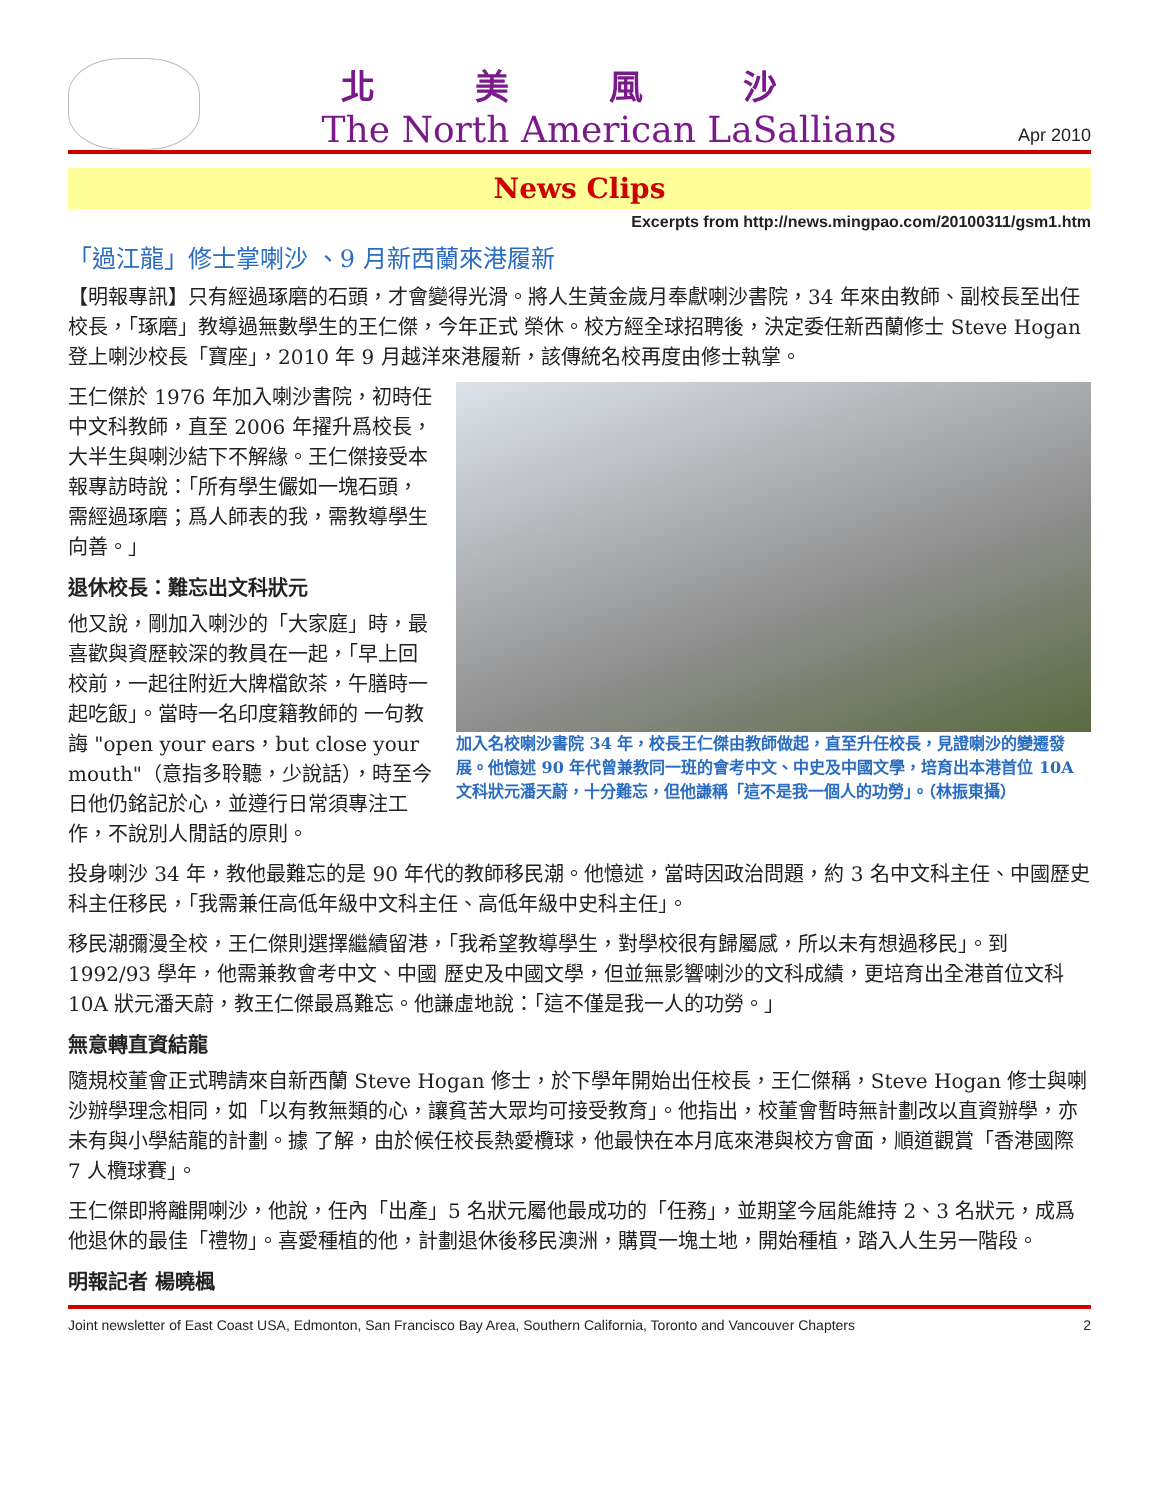北美風沙
The North American LaSallians
Apr 2010
News Clips
Excerpts from http://news.mingpao.com/20100311/gsm1.htm
「過江龍」修士掌喇沙 、9 月新西蘭來港履新
【明報專訊】只有經過琢磨的石頭，才會變得光滑。將人生黃金歲月奉獻喇沙書院，34 年來由教師、副校長至出任校長，「琢磨」教導過無數學生的王仁傑，今年正式 榮休。校方經全球招聘後，決定委任新西蘭修士 Steve Hogan 登上喇沙校長「寶座」，2010 年 9 月越洋來港履新，該傳統名校再度由修士執掌。
王仁傑於 1976 年加入喇沙書院，初時任中文科教師，直至 2006 年擢升爲校長，大半生與喇沙結下不解緣。王仁傑接受本報專訪時說：「所有學生儼如一塊石頭，需經過琢磨；爲人師表的我，需教導學生向善。」
退休校長：難忘出文科狀元
他又說，剛加入喇沙的「大家庭」時，最喜歡與資歷較深的教員在一起，「早上回校前，一起往附近大牌檔飲茶，午膳時一起吃飯」。當時一名印度籍教師的 一句教誨 "open your ears，but close your mouth"（意指多聆聽，少說話），時至今日他仍銘記於心，並遵行日常須專注工作，不說別人閒話的原則。
加入名校喇沙書院 34 年，校長王仁傑由教師做起，直至升任校長，見證喇沙的變遷發展。他憶述 90 年代曾兼教同一班的會考中文、中史及中國文學，培育出本港首位 10A 文科狀元潘天蔚，十分難忘，但他謙稱「這不是我一個人的功勞」。（林振東攝）
投身喇沙 34 年，教他最難忘的是 90 年代的教師移民潮。他憶述，當時因政治問題，約 3 名中文科主任、中國歷史科主任移民，「我需兼任高低年級中文科主任、高低年級中史科主任」。
移民潮彌漫全校，王仁傑則選擇繼續留港，「我希望教導學生，對學校很有歸屬感，所以未有想過移民」。到 1992/93 學年，他需兼教會考中文、中國 歷史及中國文學，但並無影響喇沙的文科成績，更培育出全港首位文科 10A 狀元潘天蔚，教王仁傑最爲難忘。他謙虛地說：「這不僅是我一人的功勞。」
無意轉直資結龍
隨規校董會正式聘請來自新西蘭 Steve Hogan 修士，於下學年開始出任校長，王仁傑稱，Steve Hogan 修士與喇沙辦學理念相同，如「以有教無類的心，讓貧苦大眾均可接受教育」。他指出，校董會暫時無計劃改以直資辦學，亦未有與小學結龍的計劃。據 了解，由於候任校長熱愛欖球，他最快在本月底來港與校方會面，順道觀賞「香港國際 7 人欖球賽」。
王仁傑即將離開喇沙，他說，任內「出產」5 名狀元屬他最成功的「任務」，並期望今屆能維持 2、3 名狀元，成爲他退休的最佳「禮物」。喜愛種植的他，計劃退休後移民澳洲，購買一塊土地，開始種植，踏入人生另一階段。
明報記者 楊曉楓
Joint newsletter of East Coast USA, Edmonton, San Francisco Bay Area, Southern California, Toronto and Vancouver Chapters 2